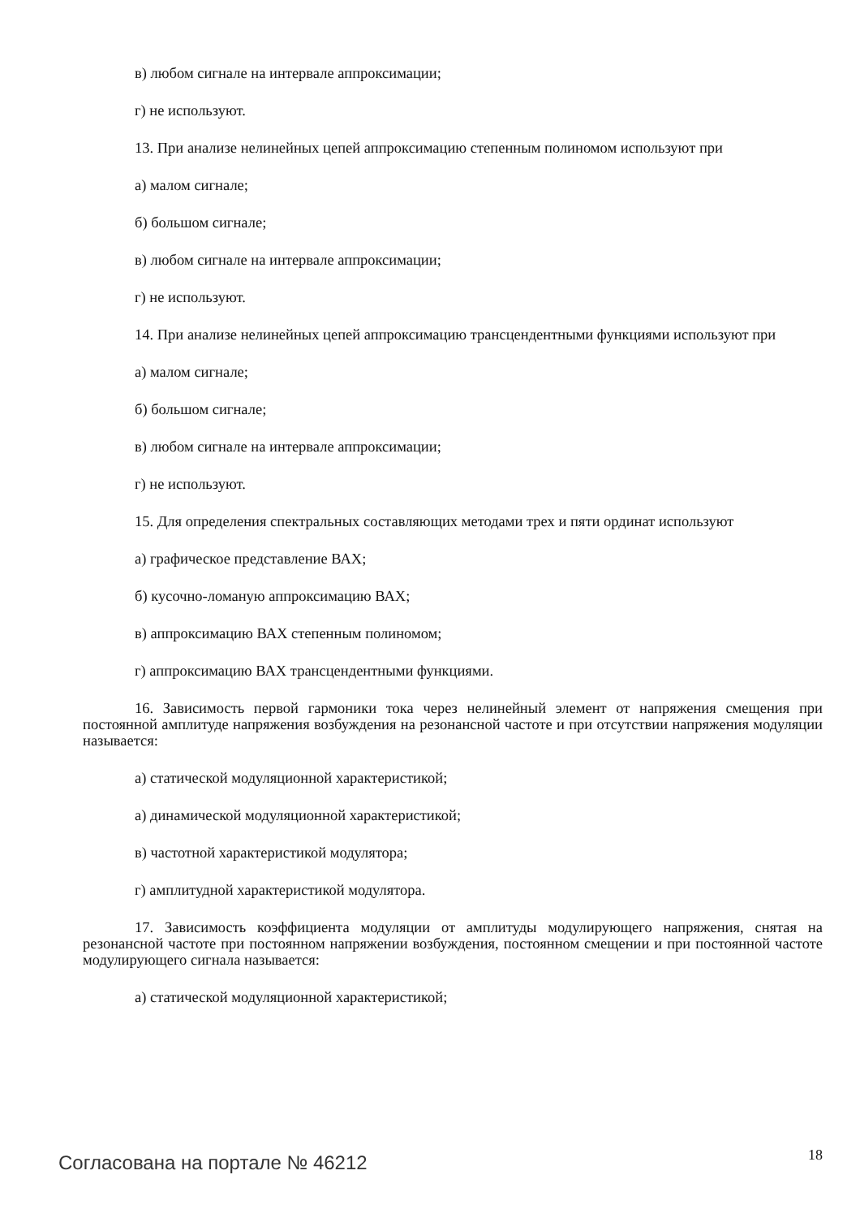в) любом сигнале на интервале аппроксимации;
г) не используют.
13. При анализе нелинейных цепей аппроксимацию степенным полиномом используют при
а) малом сигнале;
б) большом сигнале;
в) любом сигнале на интервале аппроксимации;
г) не используют.
14. При анализе нелинейных цепей аппроксимацию трансцендентными функциями используют при
а) малом сигнале;
б) большом сигнале;
в) любом сигнале на интервале аппроксимации;
г) не используют.
15. Для определения спектральных составляющих методами трех и пяти ординат используют
а) графическое представление ВАХ;
б) кусочно-ломаную аппроксимацию ВАХ;
в) аппроксимацию ВАХ степенным полиномом;
г) аппроксимацию ВАХ трансцендентными функциями.
16. Зависимость первой гармоники тока через нелинейный элемент от напряжения смещения при постоянной амплитуде напряжения возбуждения на резонансной частоте и при отсутствии напряжения модуляции называется:
а) статической модуляционной характеристикой;
а) динамической модуляционной характеристикой;
в) частотной характеристикой модулятора;
г) амплитудной характеристикой модулятора.
17. Зависимость коэффициента модуляции от амплитуды модулирующего напряжения, снятая на резонансной частоте при постоянном напряжении возбуждения, постоянном смещении и при постоянной частоте модулирующего сигнала называется:
а) статической модуляционной характеристикой;
Согласована на портале № 46212 18